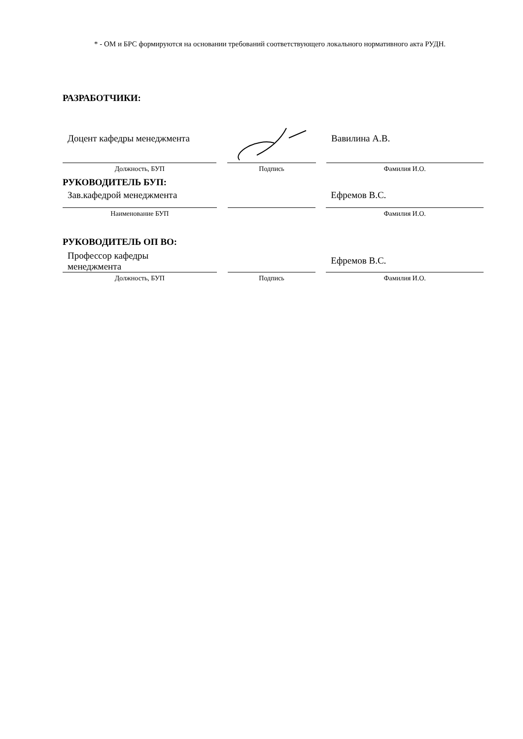* - ОМ и БРС формируются на основании требований соответствующего локального нормативного акта РУДН.
РАЗРАБОТЧИКИ:
Доцент кафедры менеджмента
Вавилина А.В.
Должность, БУП
Подпись
Фамилия И.О.
РУКОВОДИТЕЛЬ БУП:
Зав.кафедрой менеджмента
Ефремов В.С.
Наименование БУП
Фамилия И.О.
РУКОВОДИТЕЛЬ ОП ВО:
Профессор кафедры
менеджмента
Ефремов В.С.
Должность, БУП
Подпись
Фамилия И.О.